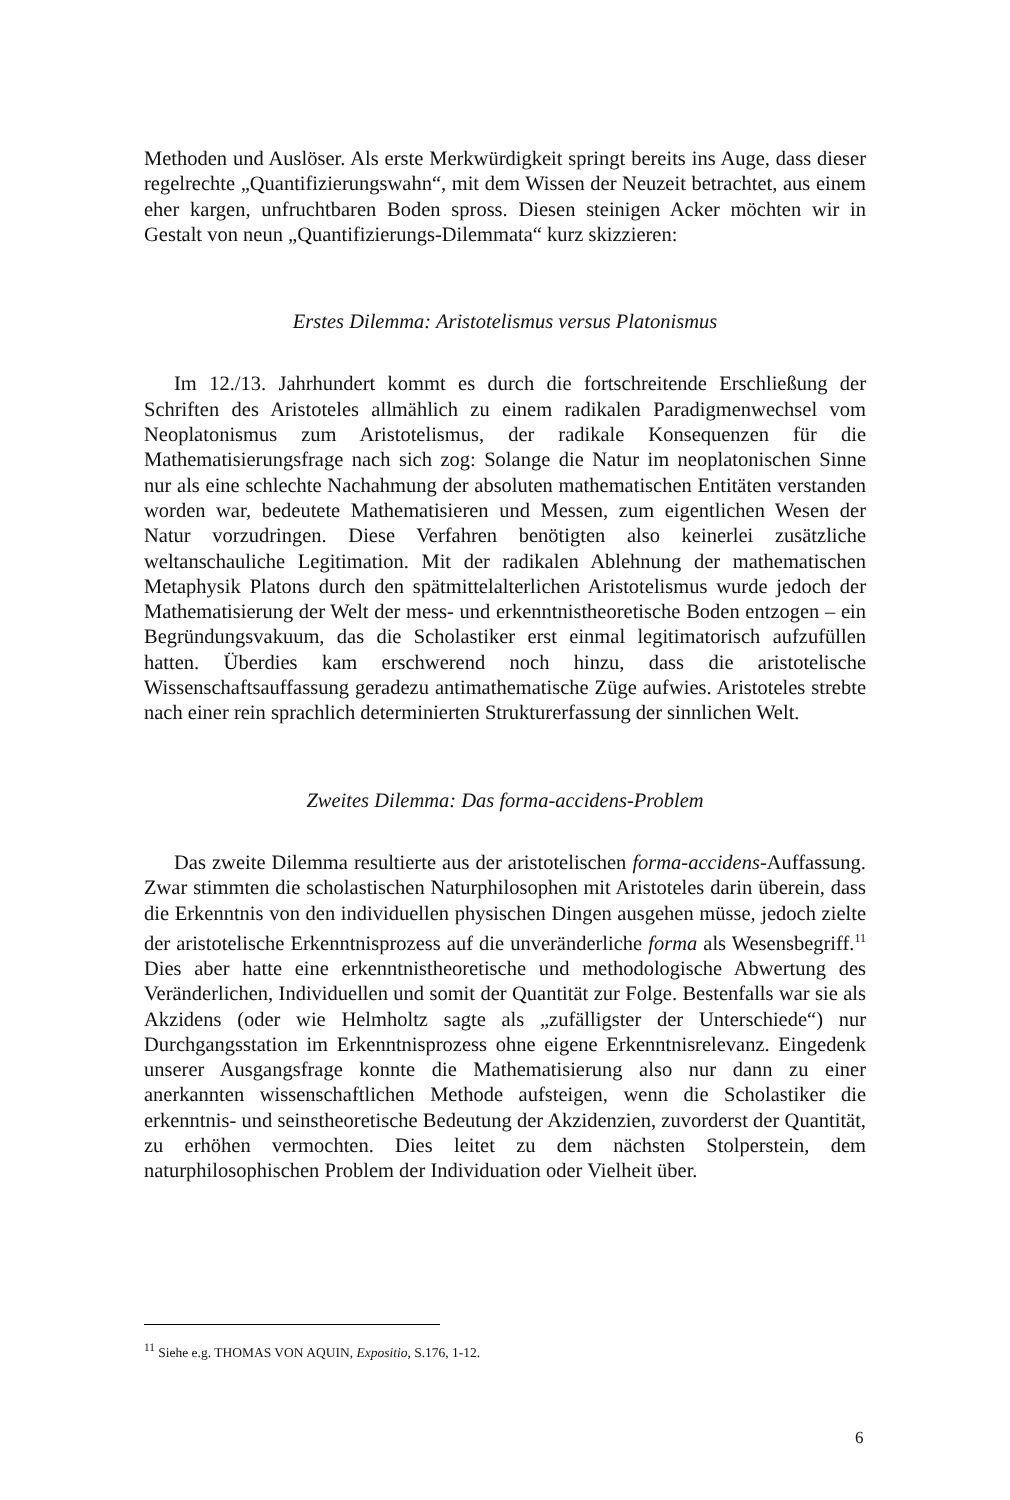Methoden und Auslöser. Als erste Merkwürdigkeit springt bereits ins Auge, dass dieser regelrechte „Quantifizierungswahn“, mit dem Wissen der Neuzeit betrachtet, aus einem eher kargen, unfruchtbaren Boden spross. Diesen steinigen Acker möchten wir in Gestalt von neun „Quantifizierungs-Dilemmata“ kurz skizzieren:
Erstes Dilemma: Aristotelismus versus Platonismus
Im 12./13. Jahrhundert kommt es durch die fortschreitende Erschließung der Schriften des Aristoteles allmählich zu einem radikalen Paradigmenwechsel vom Neoplatonismus zum Aristotelismus, der radikale Konsequenzen für die Mathematisierungsfrage nach sich zog: Solange die Natur im neoplatonischen Sinne nur als eine schlechte Nachahmung der absoluten mathematischen Entitäten verstanden worden war, bedeutete Mathematisieren und Messen, zum eigentlichen Wesen der Natur vorzudringen. Diese Verfahren benötigten also keinerlei zusätzliche weltanschauliche Legitimation. Mit der radikalen Ablehnung der mathematischen Metaphysik Platons durch den spätmittelalterlichen Aristotelismus wurde jedoch der Mathematisierung der Welt der mess- und erkenntnistheoretische Boden entzogen – ein Begründungsvakuum, das die Scholastiker erst einmal legitimatorisch aufzufüllen hatten. Überdies kam erschwerend noch hinzu, dass die aristotelische Wissenschaftsauffassung geradezu antimathematische Züge aufwies. Aristoteles strebte nach einer rein sprachlich determinierten Strukturerfassung der sinnlichen Welt.
Zweites Dilemma: Das forma-accidens-Problem
Das zweite Dilemma resultierte aus der aristotelischen forma-accidens-Auffassung. Zwar stimmten die scholastischen Naturphilosophen mit Aristoteles darin überein, dass die Erkenntnis von den individuellen physischen Dingen ausgehen müsse, jedoch zielte der aristotelische Erkenntnisprozess auf die unveränderliche forma als Wesensbegriff.<sup>11</sup> Dies aber hatte eine erkenntnistheoretische und methodologische Abwertung des Veränderlichen, Individuellen und somit der Quantität zur Folge. Bestenfalls war sie als Akzidens (oder wie Helmholtz sagte als „zufälligster der Unterschiede“) nur Durchgangsstation im Erkenntnisprozess ohne eigene Erkenntnisrelevanz. Eingedenk unserer Ausgangsfrage konnte die Mathematisierung also nur dann zu einer anerkannten wissenschaftlichen Methode aufsteigen, wenn die Scholastiker die erkenntnis- und seinstheoretische Bedeutung der Akzidenzien, zuvorderst der Quantität, zu erhöhen vermochten. Dies leitet zu dem nächsten Stolperstein, dem naturphilosophischen Problem der Individuation oder Vielheit über.
<sup>11</sup> Siehe e.g. THOMAS VON AQUIN, Expositio, S.176, 1-12.
6